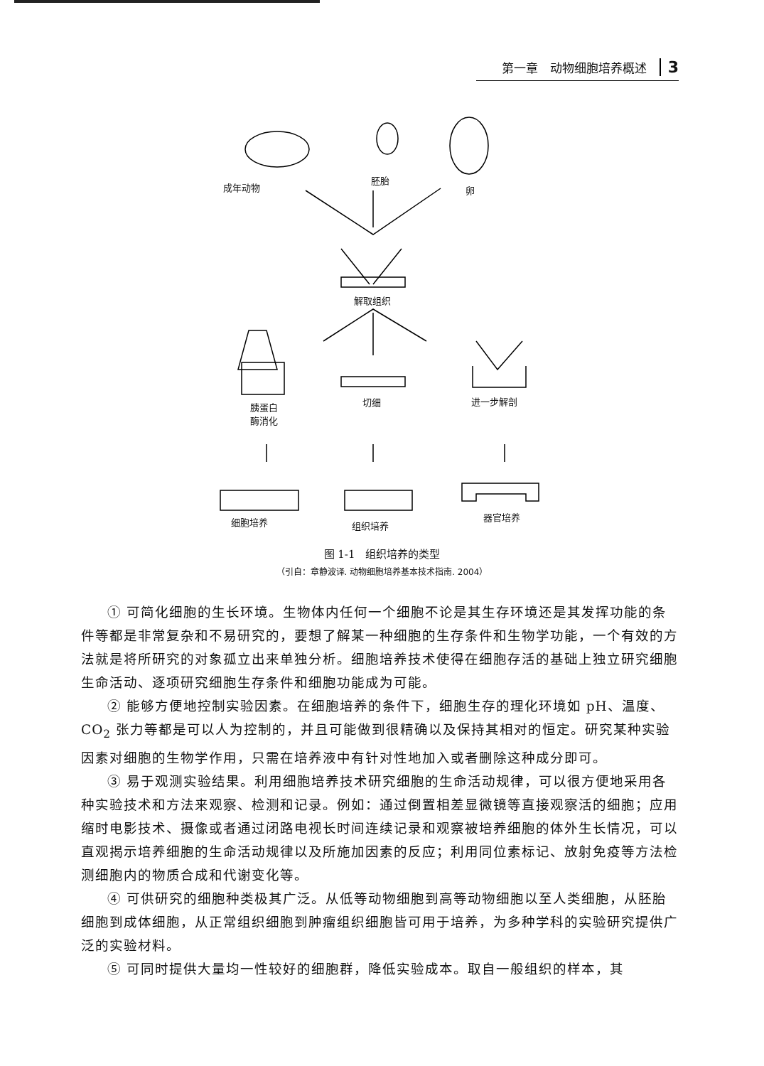第一章　动物细胞培养概述 3
成年动物
胚胎
卵
解取组织
胰蛋白
酶消化
切细 进一步解剖
细胞培养 组织培养
器官培养
图 1-1　组织培养的类型
（引自：章静波译. 动物细胞培养基本技术指南. 2004）
① 可简化细胞的生长环境。生物体内任何一个细胞不论是其生存环境还是其发挥功能的条件等都是非常复杂和不易研究的，要想了解某一种细胞的生存条件和生物学功能，一个有效的方法就是将所研究的对象孤立出来单独分析。细胞培养技术使得在细胞存活的基础上独立研究细胞生命活动、逐项研究细胞生存条件和细胞功能成为可能。
② 能够方便地控制实验因素。在细胞培养的条件下，细胞生存的理化环境如 pH、温度、CO<sub>2</sub> 张力等都是可以人为控制的，并且可能做到很精确以及保持其相对的恒定。研究某种实验因素对细胞的生物学作用，只需在培养液中有针对性地加入或者删除这种成分即可。
③ 易于观测实验结果。利用细胞培养技术研究细胞的生命活动规律，可以很方便地采用各种实验技术和方法来观察、检测和记录。例如：通过倒置相差显微镜等直接观察活的细胞；应用缩时电影技术、摄像或者通过闭路电视长时间连续记录和观察被培养细胞的体外生长情况，可以直观揭示培养细胞的生命活动规律以及所施加因素的反应；利用同位素标记、放射免疫等方法检测细胞内的物质合成和代谢变化等。
④ 可供研究的细胞种类极其广泛。从低等动物细胞到高等动物细胞以至人类细胞，从胚胎细胞到成体细胞，从正常组织细胞到肿瘤组织细胞皆可用于培养，为多种学科的实验研究提供广泛的实验材料。
⑤ 可同时提供大量均一性较好的细胞群，降低实验成本。取自一般组织的样本，其